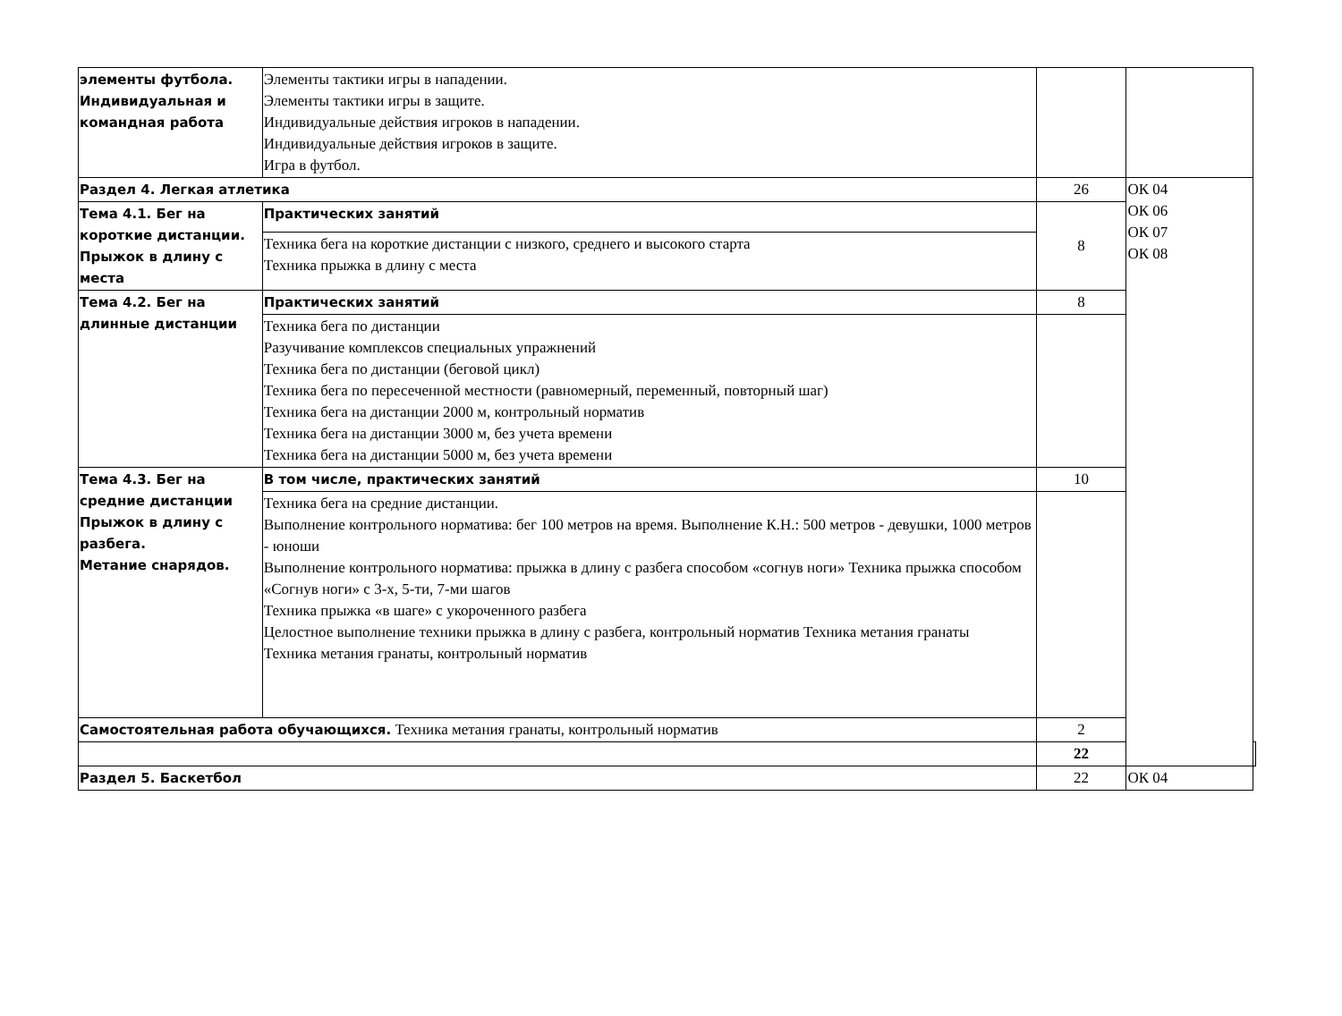| элементы футбола. Индивидуальная и командная работа | Элементы тактики игры в нападении. Элементы тактики игры в защите. Индивидуальные действия игроков в нападении. Индивидуальные действия игроков в защите. Игра в футбол. | | | |
| Раздел 4. Легкая атлетика | | 26 | ОК 04 ОК 06 ОК 07 ОК 08 | |
| Тема 4.1. Бег на короткие дистанции. Прыжок в длину с места | Практических занятий | 8 | | |
| | Техника бега на короткие дистанции с низкого, среднего и высокого старта Техника прыжка в длину с места | | | |
| Тема 4.2. Бег на длинные дистанции | Практических занятий | 8 | | |
| | Техника бега по дистанции Разучивание комплексов специальных упражнений Техника бега по дистанции (беговой цикл) Техника бега по пересеченной местности (равномерный, переменный, повторный шаг) Техника бега на дистанции 2000 м, контрольный норматив Техника бега на дистанции 3000 м, без учета времени Техника бега на дистанции 5000 м, без учета времени | | | |
| Тема 4.3. Бег на средние дистанции Прыжок в длину с разбега. Метание снарядов. | В том числе, практических занятий | 10 | | |
| | Техника бега на средние дистанции. Выполнение контрольного норматива: бег 100 метров на время. Выполнение К.Н.: 500 метров - девушки, 1000 метров - юноши Выполнение контрольного норматива: прыжка в длину с разбега способом «согнув ноги» Техника прыжка способом «Согнув ноги» с 3-х, 5-ти, 7-ми шагов Техника прыжка «в шаге» с укороченного разбега Целостное выполнение техники прыжка в длину с разбега, контрольный норматив Техника метания гранаты Техника метания гранаты, контрольный норматив | | | |
| Самостоятельная работа обучающихся. Техника метания гранаты, контрольный норматив | | 2 | | |
| | | 22 | | |
| Раздел 5. Баскетбол | | 22 | ОК 04 | |